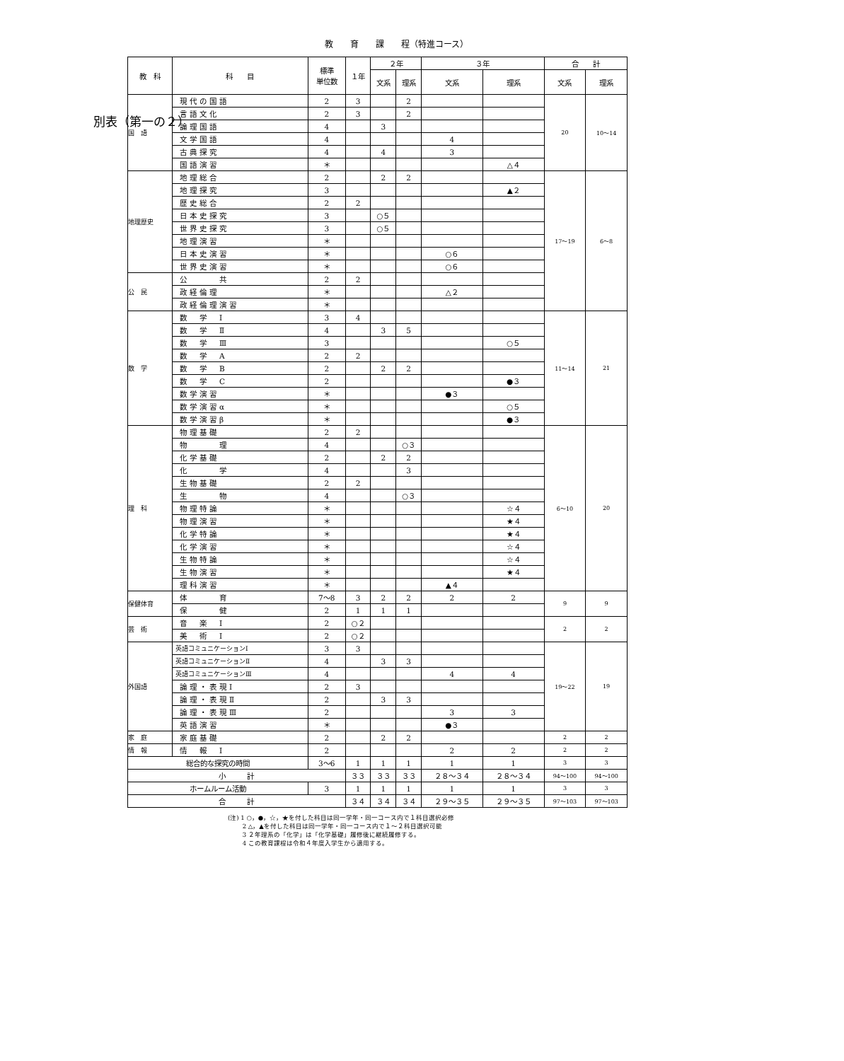別表（第一の２）
教　　育　　課　　程（特進コース）
| 教 科 | 科 目 | 標準 単位数 | １年 | ２年 | | ３年 | | 合 計 | |
| --- | --- | --- | --- | --- | --- | --- | --- | --- | --- |
| | | | | 文系 | 理系 | 文系 | 理系 | 文系 | 理系 |
| 国 語 | 現代の国語 | 2 | 3 | | 2 | | | 20 | 10～14 |
| | 言語文化 | 2 | 3 | | 2 | | | | |
| | 論理国語 | 4 | | 3 | | | | | |
| | 文学国語 | 4 | | | | 4 | | | |
| | 古典探究 | 4 | | 4 | | 3 | | | |
| | 国語演習 | ＊ | | | | | △４ | | |
| 地理歴史 | 地理総合 | 2 | | 2 | 2 | | | 17～19 | 6～8 |
| | 地理探究 | 3 | | | | | ▲２ | | |
| | 歴史総合 | 2 | 2 | | | | | | |
| | 日本史探究 | 3 | | ○５ | | | | | |
| | 世界史探究 | 3 | | ○５ | | | | | |
| | 地理演習 | ＊ | | | | | | | |
| | 日本史演習 | ＊ | | | | ○６ | | | |
| | 世界史演習 | ＊ | | | | ○６ | | | |
| 公 民 | 公 共 | 2 | 2 | | | | | | |
| | 政経倫理 | ＊ | | | | △２ | | | |
| | 政経倫理演習 | ＊ | | | | | | | |
| 数 学 | 数 学 Ⅰ | 3 | 4 | | | | | 11～14 | 21 |
| | 数 学 Ⅱ | 4 | | 3 | 5 | | | | |
| | 数 学 Ⅲ | 3 | | | | | ○５ | | |
| | 数 学 A | 2 | 2 | | | | | | |
| | 数 学 B | 2 | | 2 | 2 | | | | |
| | 数 学 C | 2 | | | | | ●３ | | |
| | 数学演習 | ＊ | | | | ●３ | | | |
| | 数学演習α | ＊ | | | | | ○５ | | |
| | 数学演習β | ＊ | | | | | ●３ | | |
| 理 科 | 物理基礎 | 2 | 2 | | | | | 6～10 | 20 |
| | 物 理 | 4 | | | ○３ | | | | |
| | 化学基礎 | 2 | | 2 | 2 | | | | |
| | 化 学 | 4 | | | 3 | | | | |
| | 生物基礎 | 2 | 2 | | | | | | |
| | 生 物 | 4 | | | ○３ | | | | |
| | 物理特論 | ＊ | | | | | ☆４ | | |
| | 物理演習 | ＊ | | | | | ★４ | | |
| | 化学特論 | ＊ | | | | | ★４ | | |
| | 化学演習 | ＊ | | | | | ☆４ | | |
| | 生物特論 | ＊ | | | | | ☆４ | | |
| | 生物演習 | ＊ | | | | | ★４ | | |
| | 理科演習 | ＊ | | | | ▲４ | | | |
| 保健体育 | 体 育 | 7～8 | 3 | 2 | 2 | 2 | 2 | 9 | 9 |
| | 保 健 | 2 | 1 | 1 | 1 | | | | |
| 芸 術 | 音 楽 Ⅰ | 2 | ○２ | | | | | 2 | 2 |
| | 美 術 Ⅰ | 2 | ○２ | | | | | | |
| 外国語 | 英語コミュニケーションⅠ | 3 | 3 | | | | | 19～22 | 19 |
| | 英語コミュニケーションⅡ | 4 | | 3 | 3 | | | | |
| | 英語コミュニケーションⅢ | 4 | | | | 4 | 4 | | |
| | 論理・表現Ⅰ | 2 | 3 | | | | | | |
| | 論理・表現Ⅱ | 2 | | 3 | 3 | | | | |
| | 論理・表現Ⅲ | 2 | | | | 3 | 3 | | |
| | 英語演習 | ＊ | | | | ●３ | | | |
| 家 庭 | 家庭基礎 | 2 | | 2 | 2 | | | 2 | 2 |
| 情 報 | 情 報 Ⅰ | 2 | | | | 2 | 2 | 2 | 2 |
| 総合的な探究の時間 | | 3～6 | 1 | 1 | 1 | 1 | 1 | 3 | 3 |
| 小 計 | | | ３３ | ３３ | ３３ | ２８～３４ | ２８～３４ | 94～100 | 94～100 |
| ホームルーム活動 | | 3 | 1 | 1 | 1 | 1 | 1 | 3 | 3 |
| 合 計 | | | ３４ | ３４ | ３４ | ２９～３５ | ２９～３５ | 97～103 | 97～103 |
(注) 1 ○，●，☆，★を付した科目は同一学年・同一コース内で１科目選択必修
　　 2 △，▲を付した科目は同一学年・同一コース内で１～２科目選択可能
　　 3 ２年理系の「化学」は「化学基礎」履修後に継続履修する。
　　 4 この教育課程は令和４年度入学生から適用する。